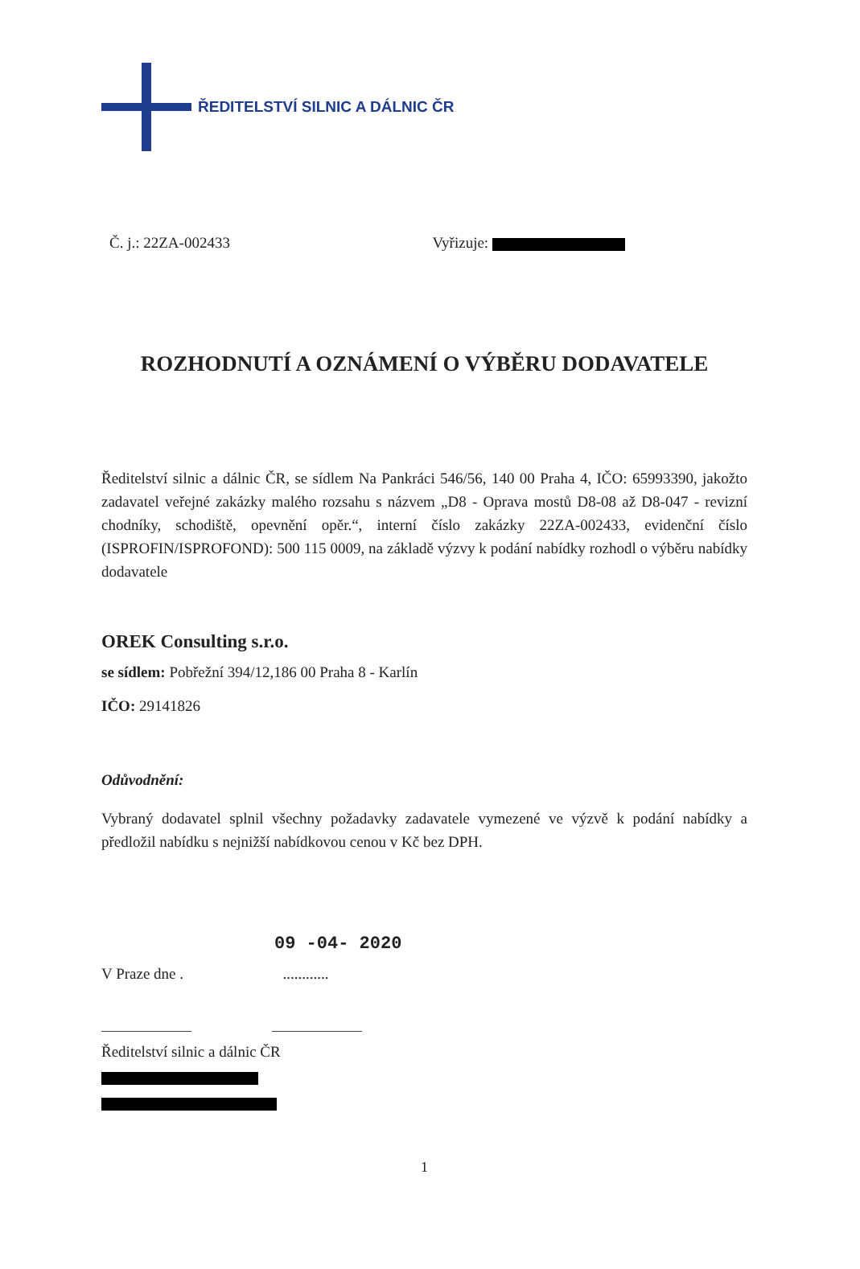ŘEDITELSTVÍ SILNIC A DÁLNIC ČR
Č. j.: 22ZA-002433 Vyřizuje:
ROZHODNUTÍ A OZNÁMENÍ O VÝBĚRU DODAVATELE
Ředitelství silnic a dálnic ČR, se sídlem Na Pankráci 546/56, 140 00 Praha 4, IČO: 65993390, jakožto zadavatel veřejné zakázky malého rozsahu s názvem „D8 - Oprava mostů D8-08 až D8-047 - revizní chodníky, schodiště, opevnění opěr.“, interní číslo zakázky 22ZA-002433, evidenční číslo (ISPROFIN/ISPROFOND): 500 115 0009, na základě výzvy k podání nabídky rozhodl o výběru nabídky dodavatele
OREK Consulting s.r.o.
se sídlem: Pobřežní 394/12,186 00 Praha 8 - Karlín
IČO: 29141826
Odůvodnění:
Vybraný dodavatel splnil všechny požadavky zadavatele vymezené ve výzvě k podání nabídky a předložil nabídku s nejnižší nabídkovou cenou v Kč bez DPH.
09 -04- 2020
V Praze dne . ............
Ředitelství silnic a dálnic ČR
1